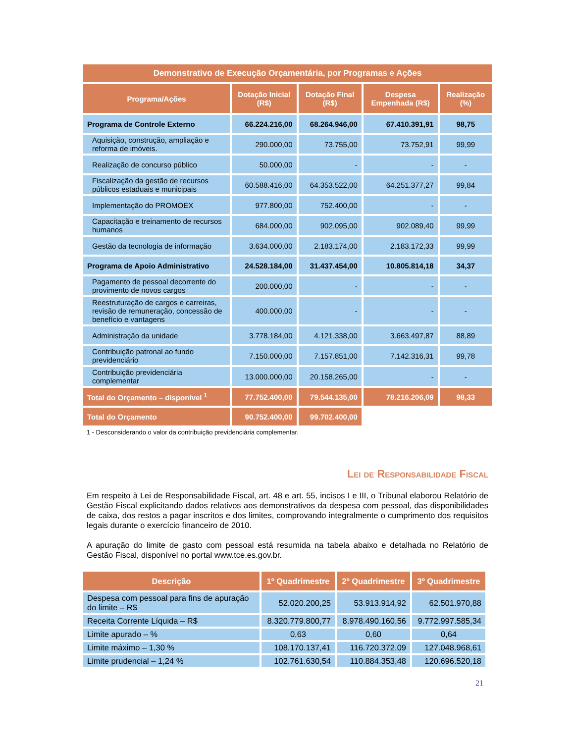| Demonstrativo de Execução Orçamentária, por Programas e Ações | | | | |
| --- | --- | --- | --- | --- |
| Programa/Ações | Dotação Inicial (R$) | Dotação Final (R$) | Despesa Empenhada (R$) | Realização (%) |
| Programa de Controle Externo | 66.224.216,00 | 68.264.946,00 | 67.410.391,91 | 98,75 |
| Aquisição, construção, ampliação e reforma de imóveis. | 290.000,00 | 73.755,00 | 73.752,91 | 99,99 |
| Realização de concurso público | 50.000,00 | - | - | - |
| Fiscalização da gestão de recursos públicos estaduais e municipais | 60.588.416,00 | 64.353.522,00 | 64.251.377,27 | 99,84 |
| Implementação do PROMOEX | 977.800,00 | 752.400,00 | - | - |
| Capacitação e treinamento de recursos humanos | 684.000,00 | 902.095,00 | 902.089,40 | 99,99 |
| Gestão da tecnologia de informação | 3.634.000,00 | 2.183.174,00 | 2.183.172,33 | 99,99 |
| Programa de Apoio Administrativo | 24.528.184,00 | 31.437.454,00 | 10.805.814,18 | 34,37 |
| Pagamento de pessoal decorrente do provimento de novos cargos | 200.000,00 | - | - | - |
| Reestruturação de cargos e carreiras, revisão de remuneração, concessão de benefício e vantagens | 400.000,00 | - | - | - |
| Administração da unidade | 3.778.184,00 | 4.121.338,00 | 3.663.497,87 | 88,89 |
| Contribuição patronal ao fundo previdenciário | 7.150.000,00 | 7.157.851,00 | 7.142.316,31 | 99,78 |
| Contribuição previdenciária complementar | 13.000.000,00 | 20.158.265,00 | - | - |
| Total do Orçamento – disponível <sup>1</sup> | 77.752.400,00 | 79.544.135,00 | 78.216.206,09 | 98,33 |
| Total do Orçamento | 90.752.400,00 | 99.702.400,00 | | |
1 - Desconsiderando o valor da contribuição previdenciária complementar.
Lei de Responsabilidade Fiscal
Em respeito à Lei de Responsabilidade Fiscal, art. 48 e art. 55, incisos I e III, o Tribunal elaborou Relatório de Gestão Fiscal explicitando dados relativos aos demonstrativos da despesa com pessoal, das disponibilidades de caixa, dos restos a pagar inscritos e dos limites, comprovando integralmente o cumprimento dos requisitos legais durante o exercício financeiro de 2010.
A apuração do limite de gasto com pessoal está resumida na tabela abaixo e detalhada no Relatório de Gestão Fiscal, disponível no portal www.tce.es.gov.br.
| Descrição | 1º Quadrimestre | 2º Quadrimestre | 3º Quadrimestre |
| --- | --- | --- | --- |
| Despesa com pessoal para fins de apuração do limite – R$ | 52.020.200,25 | 53.913.914,92 | 62.501.970,88 |
| Receita Corrente Líquida – R$ | 8.320.779.800,77 | 8.978.490.160,56 | 9.772.997.585,34 |
| Limite apurado – % | 0,63 | 0,60 | 0,64 |
| Limite máximo – 1,30 % | 108.170.137,41 | 116.720.372,09 | 127.048.968,61 |
| Limite prudencial – 1,24 % | 102.761.630,54 | 110.884.353,48 | 120.696.520,18 |
21